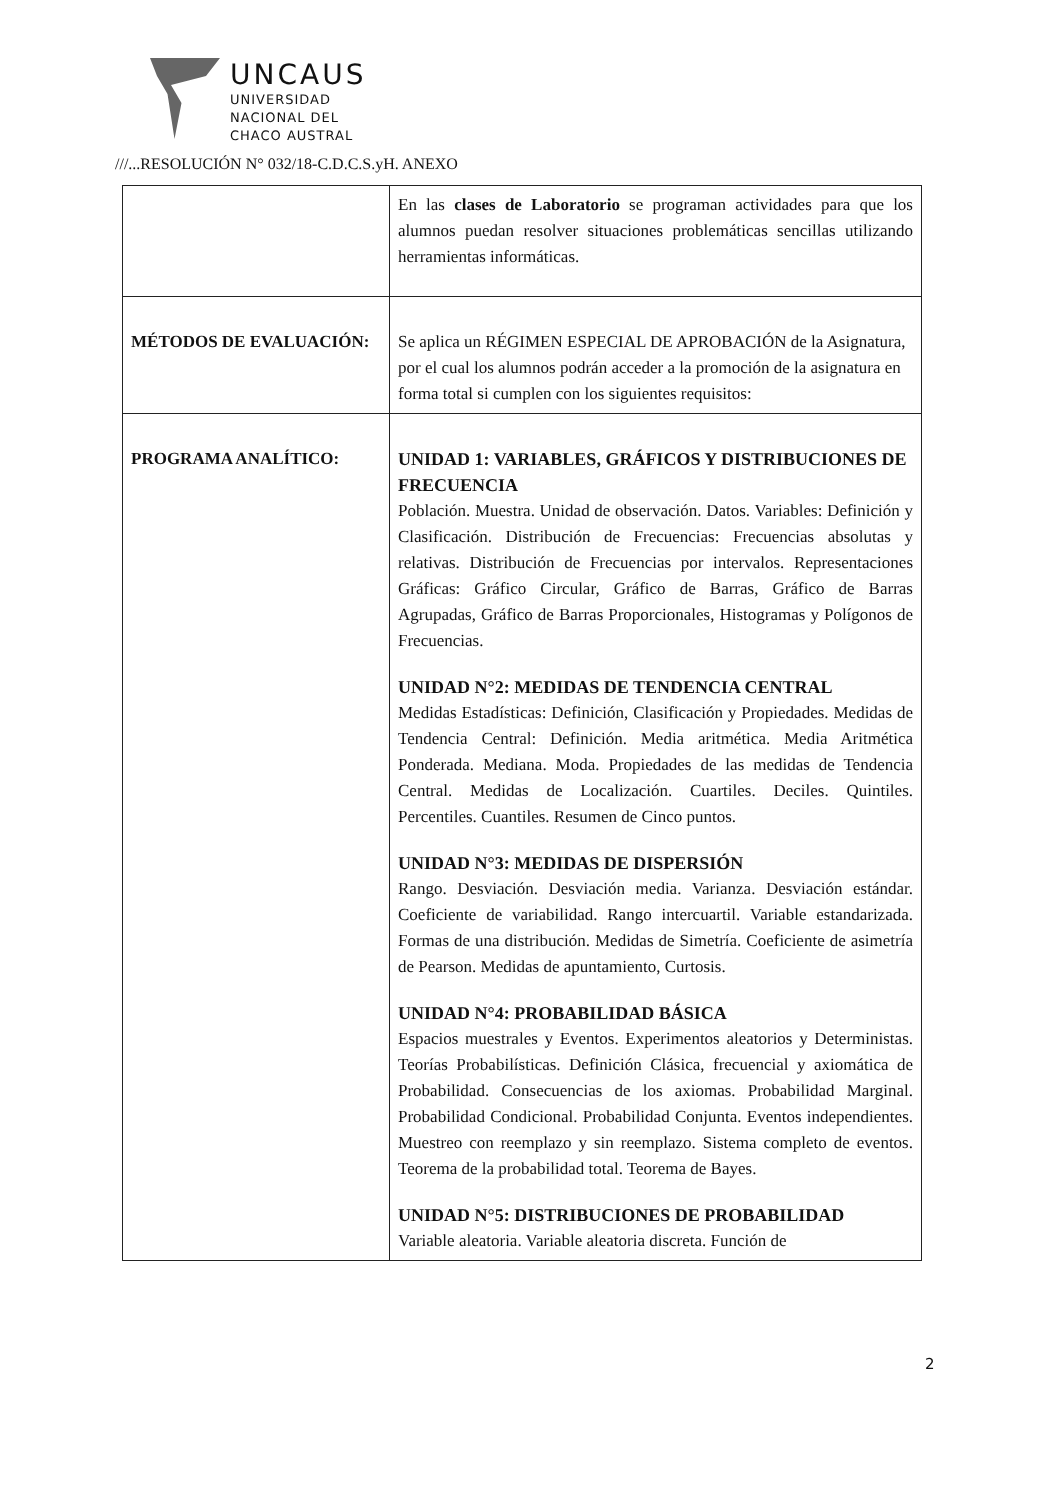UNCAUS
UNIVERSIDAD
NACIONAL DEL
CHACO AUSTRAL
///...RESOLUCIÓN N° 032/18-C.D.C.S.yH. ANEXO
| | En las clases de Laboratorio se programan actividades para que los alumnos puedan resolver situaciones problemáticas sencillas utilizando herramientas informáticas. |
| MÉTODOS DE EVALUACIÓN: | Se aplica un RÉGIMEN ESPECIAL DE APROBACIÓN de la Asignatura, por el cual los alumnos podrán acceder a la promoción de la asignatura en forma total si cumplen con los siguientes requisitos: |
| PROGRAMA ANALÍTICO: | UNIDAD 1: VARIABLES, GRÁFICOS Y DISTRIBUCIONES DE FRECUENCIA Población. Muestra. Unidad de observación. Datos. Variables: Definición y Clasificación. Distribución de Frecuencias: Frecuencias absolutas y relativas. Distribución de Frecuencias por intervalos. Representaciones Gráficas: Gráfico Circular, Gráfico de Barras, Gráfico de Barras Agrupadas, Gráfico de Barras Proporcionales, Histogramas y Polígonos de Frecuencias. UNIDAD N°2: MEDIDAS DE TENDENCIA CENTRAL Medidas Estadísticas: Definición, Clasificación y Propiedades. Medidas de Tendencia Central: Definición. Media aritmética. Media Aritmética Ponderada. Mediana. Moda. Propiedades de las medidas de Tendencia Central. Medidas de Localización. Cuartiles. Deciles. Quintiles. Percentiles. Cuantiles. Resumen de Cinco puntos. UNIDAD N°3: MEDIDAS DE DISPERSIÓN Rango. Desviación. Desviación media. Varianza. Desviación estándar. Coeficiente de variabilidad. Rango intercuartil. Variable estandarizada. Formas de una distribución. Medidas de Simetría. Coeficiente de asimetría de Pearson. Medidas de apuntamiento, Curtosis. UNIDAD N°4: PROBABILIDAD BÁSICA Espacios muestrales y Eventos. Experimentos aleatorios y Deterministas. Teorías Probabilísticas. Definición Clásica, frecuencial y axiomática de Probabilidad. Consecuencias de los axiomas. Probabilidad Marginal. Probabilidad Condicional. Probabilidad Conjunta. Eventos independientes. Muestreo con reemplazo y sin reemplazo. Sistema completo de eventos. Teorema de la probabilidad total. Teorema de Bayes. UNIDAD N°5: DISTRIBUCIONES DE PROBABILIDAD Variable aleatoria. Variable aleatoria discreta. Función de |
2